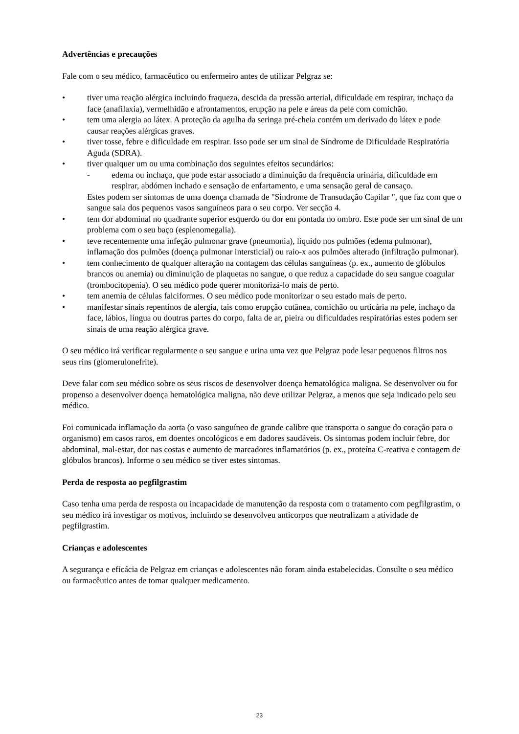Advertências e precauções
Fale com o seu médico, farmacêutico ou enfermeiro antes de utilizar Pelgraz se:
• tiver uma reação alérgica incluindo fraqueza, descida da pressão arterial, dificuldade em respirar, inchaço da face (anafilaxia), vermelhidão e afrontamentos, erupção na pele e áreas da pele com comichão.
• tem uma alergia ao látex. A proteção da agulha da seringa pré-cheia contém um derivado do látex e pode causar reações alérgicas graves.
• tiver tosse, febre e dificuldade em respirar. Isso pode ser um sinal de Síndrome de Dificuldade Respiratória Aguda (SDRA).
• tiver qualquer um ou uma combinação dos seguintes efeitos secundários:
- edema ou inchaço, que pode estar associado a diminuição da frequência urinária, dificuldade em respirar, abdómen inchado e sensação de enfartamento, e uma sensação geral de cansaço.
Estes podem ser sintomas de uma doença chamada de "Síndrome de Transudação Capilar ", que faz com que o sangue saia dos pequenos vasos sanguíneos para o seu corpo. Ver secção 4.
• tem dor abdominal no quadrante superior esquerdo ou dor em pontada no ombro. Este pode ser um sinal de um problema com o seu baço (esplenomegalia).
• teve recentemente uma infeção pulmonar grave (pneumonia), líquido nos pulmões (edema pulmonar), inflamação dos pulmões (doença pulmonar intersticial) ou raio-x aos pulmões alterado (infiltração pulmonar).
• tem conhecimento de qualquer alteração na contagem das células sanguíneas (p. ex., aumento de glóbulos brancos ou anemia) ou diminuição de plaquetas no sangue, o que reduz a capacidade do seu sangue coagular (trombocitopenia). O seu médico pode querer monitorizá-lo mais de perto.
• tem anemia de células falciformes. O seu médico pode monitorizar o seu estado mais de perto.
• manifestar sinais repentinos de alergia, tais como erupção cutânea, comichão ou urticária na pele, inchaço da face, lábios, língua ou doutras partes do corpo, falta de ar, pieira ou dificuldades respiratórias estes podem ser sinais de uma reação alérgica grave.
O seu médico irá verificar regularmente o seu sangue e urina uma vez que Pelgraz pode lesar pequenos filtros nos seus rins (glomerulonefrite).
Deve falar com seu médico sobre os seus riscos de desenvolver doença hematológica maligna. Se desenvolver ou for propenso a desenvolver doença hematológica maligna, não deve utilizar Pelgraz, a menos que seja indicado pelo seu médico.
Foi comunicada inflamação da aorta (o vaso sanguíneo de grande calibre que transporta o sangue do coração para o organismo) em casos raros, em doentes oncológicos e em dadores saudáveis. Os sintomas podem incluir febre, dor abdominal, mal-estar, dor nas costas e aumento de marcadores inflamatórios (p. ex., proteína C-reativa e contagem de glóbulos brancos). Informe o seu médico se tiver estes sintomas.
Perda de resposta ao pegfilgrastim
Caso tenha uma perda de resposta ou incapacidade de manutenção da resposta com o tratamento com pegfilgrastim, o seu médico irá investigar os motivos, incluindo se desenvolveu anticorpos que neutralizam a atividade de pegfilgrastim.
Crianças e adolescentes
A segurança e eficácia de Pelgraz em crianças e adolescentes não foram ainda estabelecidas. Consulte o seu médico ou farmacêutico antes de tomar qualquer medicamento.
23